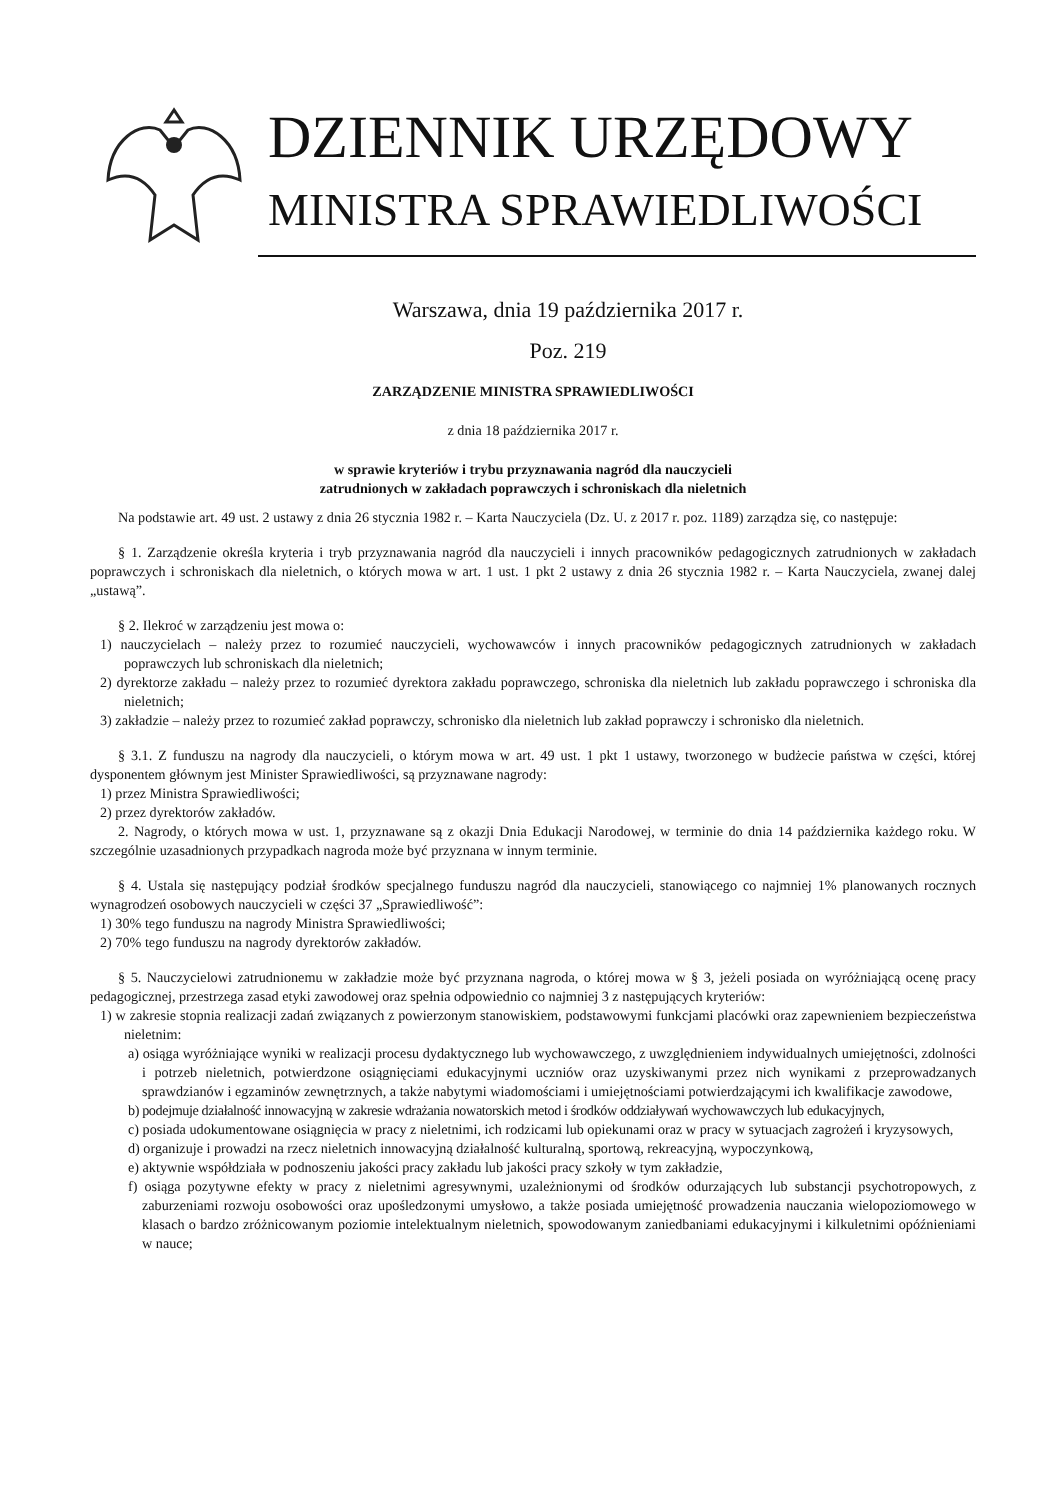DZIENNIK URZĘDOWY
MINISTRA SPRAWIEDLIWOŚCI
Warszawa, dnia 19 października 2017 r.
Poz. 219
ZARZĄDZENIE MINISTRA SPRAWIEDLIWOŚCI
z dnia 18 października 2017 r.
w sprawie kryteriów i trybu przyznawania nagród dla nauczycieli
zatrudnionych w zakładach poprawczych i schroniskach dla nieletnich
Na podstawie art. 49 ust. 2 ustawy z dnia 26 stycznia 1982 r. – Karta Nauczyciela (Dz. U. z 2017 r. poz. 1189) zarządza się, co następuje:
§ 1. Zarządzenie określa kryteria i tryb przyznawania nagród dla nauczycieli i innych pracowników pedagogicznych zatrudnionych w zakładach poprawczych i schroniskach dla nieletnich, o których mowa w art. 1 ust. 1 pkt 2 ustawy z dnia 26 stycznia 1982 r. – Karta Nauczyciela, zwanej dalej „ustawą”.
§ 2. Ilekroć w zarządzeniu jest mowa o:
1) nauczycielach – należy przez to rozumieć nauczycieli, wychowawców i innych pracowników pedagogicznych zatrudnionych w zakładach poprawczych lub schroniskach dla nieletnich;
2) dyrektorze zakładu – należy przez to rozumieć dyrektora zakładu poprawczego, schroniska dla nieletnich lub zakładu poprawczego i schroniska dla nieletnich;
3) zakładzie – należy przez to rozumieć zakład poprawczy, schronisko dla nieletnich lub zakład poprawczy i schronisko dla nieletnich.
§ 3.1. Z funduszu na nagrody dla nauczycieli, o którym mowa w art. 49 ust. 1 pkt 1 ustawy, tworzonego w budżecie państwa w części, której dysponentem głównym jest Minister Sprawiedliwości, są przyznawane nagrody:
1) przez Ministra Sprawiedliwości;
2) przez dyrektorów zakładów.
2. Nagrody, o których mowa w ust. 1, przyznawane są z okazji Dnia Edukacji Narodowej, w terminie do dnia 14 października każdego roku. W szczególnie uzasadnionych przypadkach nagroda może być przyznana w innym terminie.
§ 4. Ustala się następujący podział środków specjalnego funduszu nagród dla nauczycieli, stanowiącego co najmniej 1% planowanych rocznych wynagrodzeń osobowych nauczycieli w części 37 „Sprawiedliwość”:
1) 30% tego funduszu na nagrody Ministra Sprawiedliwości;
2) 70% tego funduszu na nagrody dyrektorów zakładów.
§ 5. Nauczycielowi zatrudnionemu w zakładzie może być przyznana nagroda, o której mowa w § 3, jeżeli posiada on wyróżniającą ocenę pracy pedagogicznej, przestrzega zasad etyki zawodowej oraz spełnia odpowiednio co najmniej 3 z następujących kryteriów:
1) w zakresie stopnia realizacji zadań związanych z powierzonym stanowiskiem, podstawowymi funkcjami placówki oraz zapewnieniem bezpieczeństwa nieletnim:
a) osiąga wyróżniające wyniki w realizacji procesu dydaktycznego lub wychowawczego, z uwzględnieniem indywidualnych umiejętności, zdolności i potrzeb nieletnich, potwierdzone osiągnięciami edukacyjnymi uczniów oraz uzyskiwanymi przez nich wynikami z przeprowadzanych sprawdzianów i egzaminów zewnętrznych, a także nabytymi wiadomościami i umiejętnościami potwierdzającymi ich kwalifikacje zawodowe,
b) podejmuje działalność innowacyjną w zakresie wdrażania nowatorskich metod i środków oddziaływań wychowawczych lub edukacyjnych,
c) posiada udokumentowane osiągnięcia w pracy z nieletnimi, ich rodzicami lub opiekunami oraz w pracy w sytuacjach zagrożeń i kryzysowych,
d) organizuje i prowadzi na rzecz nieletnich innowacyjną działalność kulturalną, sportową, rekreacyjną, wypoczynkową,
e) aktywnie współdziała w podnoszeniu jakości pracy zakładu lub jakości pracy szkoły w tym zakładzie,
f) osiąga pozytywne efekty w pracy z nieletnimi agresywnymi, uzależnionymi od środków odurzających lub substancji psychotropowych, z zaburzeniami rozwoju osobowości oraz upośledzonymi umysłowo, a także posiada umiejętność prowadzenia nauczania wielopoziomowego w klasach o bardzo zróżnicowanym poziomie intelektualnym nieletnich, spowodowanym zaniedbaniami edukacyjnymi i kilkuletnimi opóźnieniami w nauce;